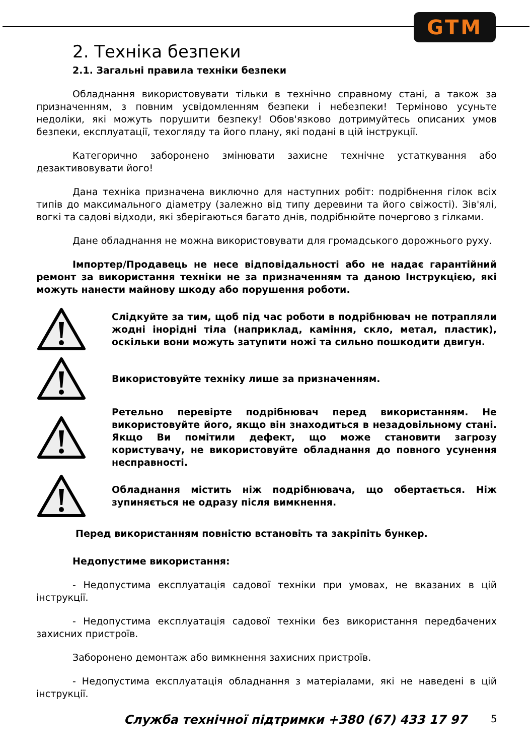GTM
2. Техніка безпеки
2.1. Загальні правила техніки безпеки
Обладнання використовувати тільки в технічно справному стані, а також за призначенням, з повним усвідомленням безпеки і небезпеки! Терміново усуньте недоліки, які можуть порушити безпеку! Обов'язково дотримуйтесь описаних умов безпеки, експлуатації, техогляду та його плану, які подані в цій інструкції.
Категорично заборонено змінювати захисне технічне устаткування або дезактивовувати його!
Дана техніка призначена виключно для наступних робіт: подрібнення гілок всіх типів до максимального діаметру (залежно від типу деревини та його свіжості). Зів'ялі, вогкі та садові відходи, які зберігаються багато днів, подрібнюйте почергово з гілками.
Дане обладнання не можна використовувати для громадського дорожнього руху.
Імпортер/Продавець не несе відповідальності або не надає гарантійний ремонт за використання техніки не за призначенням та даною Інструкцією, які можуть нанести майнову шкоду або порушення роботи.
Слідкуйте за тим, щоб під час роботи в подрібнювач не потрапляли жодні інорідні тіла (наприклад, каміння, скло, метал, пластик), оскільки вони можуть затупити ножі та сильно пошкодити двигун.
Використовуйте техніку лише за призначенням.
Ретельно перевірте подрібнювач перед використанням. Не використовуйте його, якщо він знаходиться в незадовільному стані. Якщо Ви помітили дефект, що може становити загрозу користувачу, не використовуйте обладнання до повного усунення несправності.
Обладнання містить ніж подрібнювача, що обертається. Ніж зупиняється не одразу після вимкнення.
Перед використанням повністю встановіть та закріпіть бункер.
Недопустиме використання:
- Недопустима експлуатація садової техніки при умовах, не вказаних в цій інструкції.
- Недопустима експлуатація садової техніки без використання передбачених захисних пристроїв.
Заборонено демонтаж або вимкнення захисних пристроїв.
- Недопустима експлуатація обладнання з матеріалами, які не наведені в цій інструкції.
Служба технічної підтримки +380 (67) 433 17 97 5